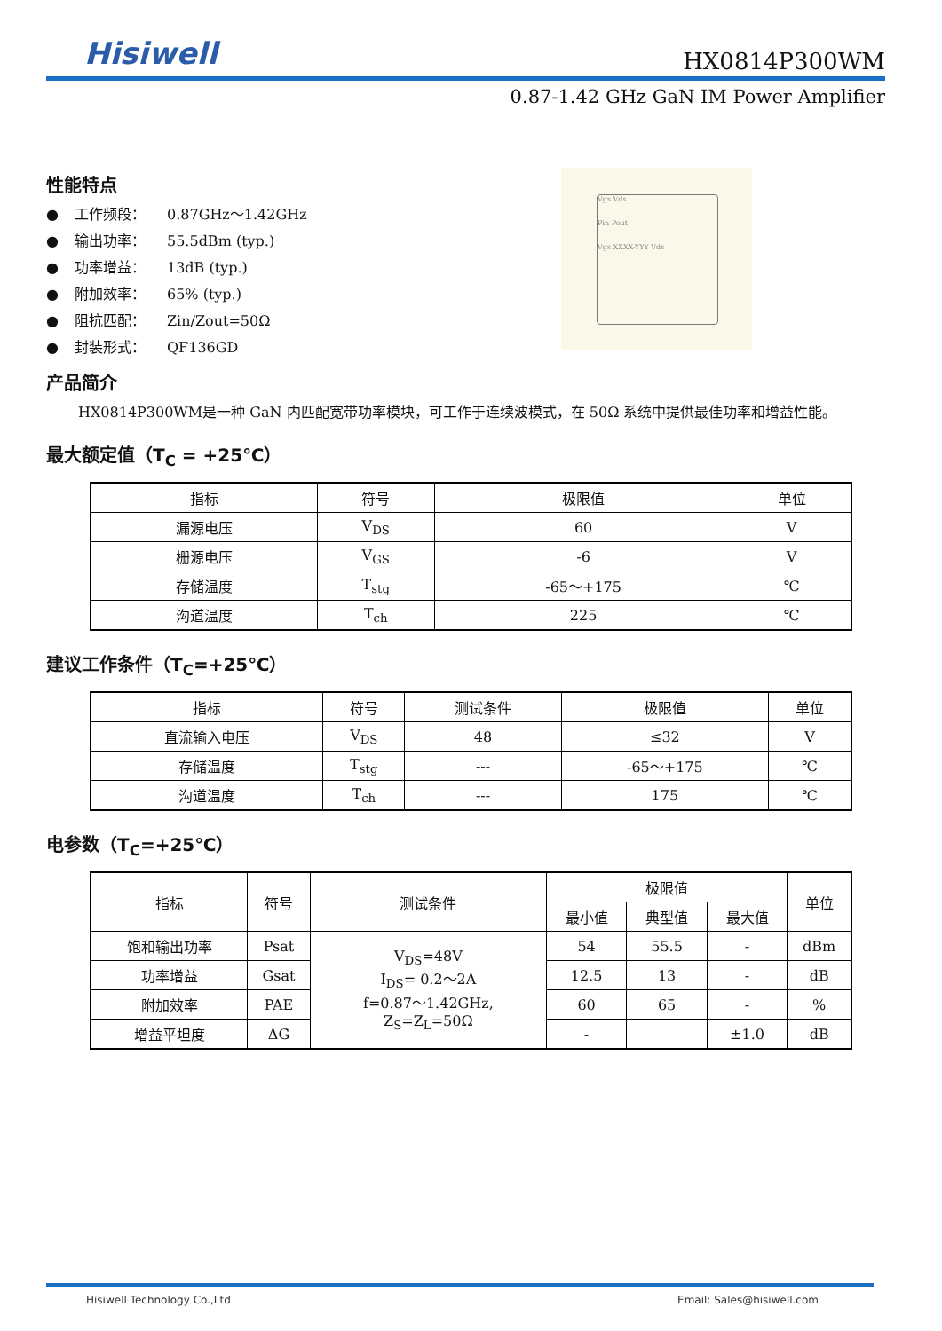Hisiwell HX0814P300WM
0.87-1.42 GHz GaN IM Power Amplifier
性能特点
● 工作频段： 0.87GHz～1.42GHz
● 输出功率： 55.5dBm (typ.)
● 功率增益： 13dB (typ.)
● 附加效率： 65% (typ.)
● 阻抗匹配： Zin/Zout=50Ω
● 封装形式： QF136GD
Vgs Vds
Pin Pout
Vgs XXXX-YYY Vds
产品简介
HX0814P300WM是一种 GaN 内匹配宽带功率模块，可工作于连续波模式，在 50Ω 系统中提供最佳功率和增益性能。
最大额定值（T<sub>C</sub> = +25℃）
| 指标 | 符号 | 极限值 | 单位 |
| --- | --- | --- | --- |
| 漏源电压 | V<sub>DS</sub> | 60 | V |
| 栅源电压 | V<sub>GS</sub> | -6 | V |
| 存储温度 | T<sub>stg</sub> | -65～+175 | ℃ |
| 沟道温度 | T<sub>ch</sub> | 225 | ℃ |
建议工作条件（T<sub>C</sub>=+25℃）
| 指标 | 符号 | 测试条件 | 极限值 | 单位 |
| --- | --- | --- | --- | --- |
| 直流输入电压 | V<sub>DS</sub> | 48 | ≤32 | V |
| 存储温度 | T<sub>stg</sub> | --- | -65～+175 | ℃ |
| 沟道温度 | T<sub>ch</sub> | --- | 175 | ℃ |
电参数（T<sub>C</sub>=+25℃）
| 指标 | 符号 | 测试条件 | 极限值 | | | 单位 |
| --- | --- | --- | --- | --- | --- | --- |
| | | | 最小值 | 典型值 | 最大值 | |
| 饱和输出功率 | Psat | V<sub>DS</sub>=48V I<sub>DS</sub>= 0.2～2A f=0.87～1.42GHz, Z<sub>S</sub>=Z<sub>L</sub>=50Ω | 54 | 55.5 | - | dBm |
| 功率增益 | Gsat | | 12.5 | 13 | - | dB |
| 附加效率 | PAE | | 60 | 65 | - | % |
| 增益平坦度 | ΔG | | - | | ±1.0 | dB |
Hisiwell Technology Co.,Ltd Email: Sales@hisiwell.com